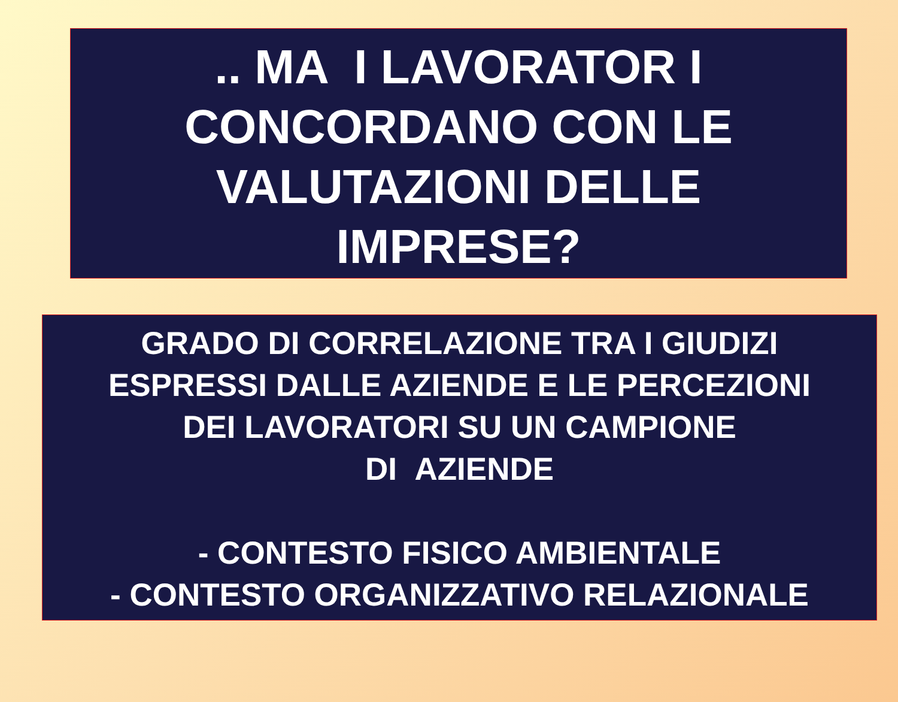.. MA I LAVORATOR I
CONCORDANO CON LE
VALUTAZIONI DELLE
IMPRESE?
GRADO DI CORRELAZIONE TRA I GIUDIZI
ESPRESSI DALLE AZIENDE E LE PERCEZIONI
DEI LAVORATORI SU UN CAMPIONE
DI AZIENDE
- CONTESTO FISICO AMBIENTALE
- CONTESTO ORGANIZZATIVO RELAZIONALE